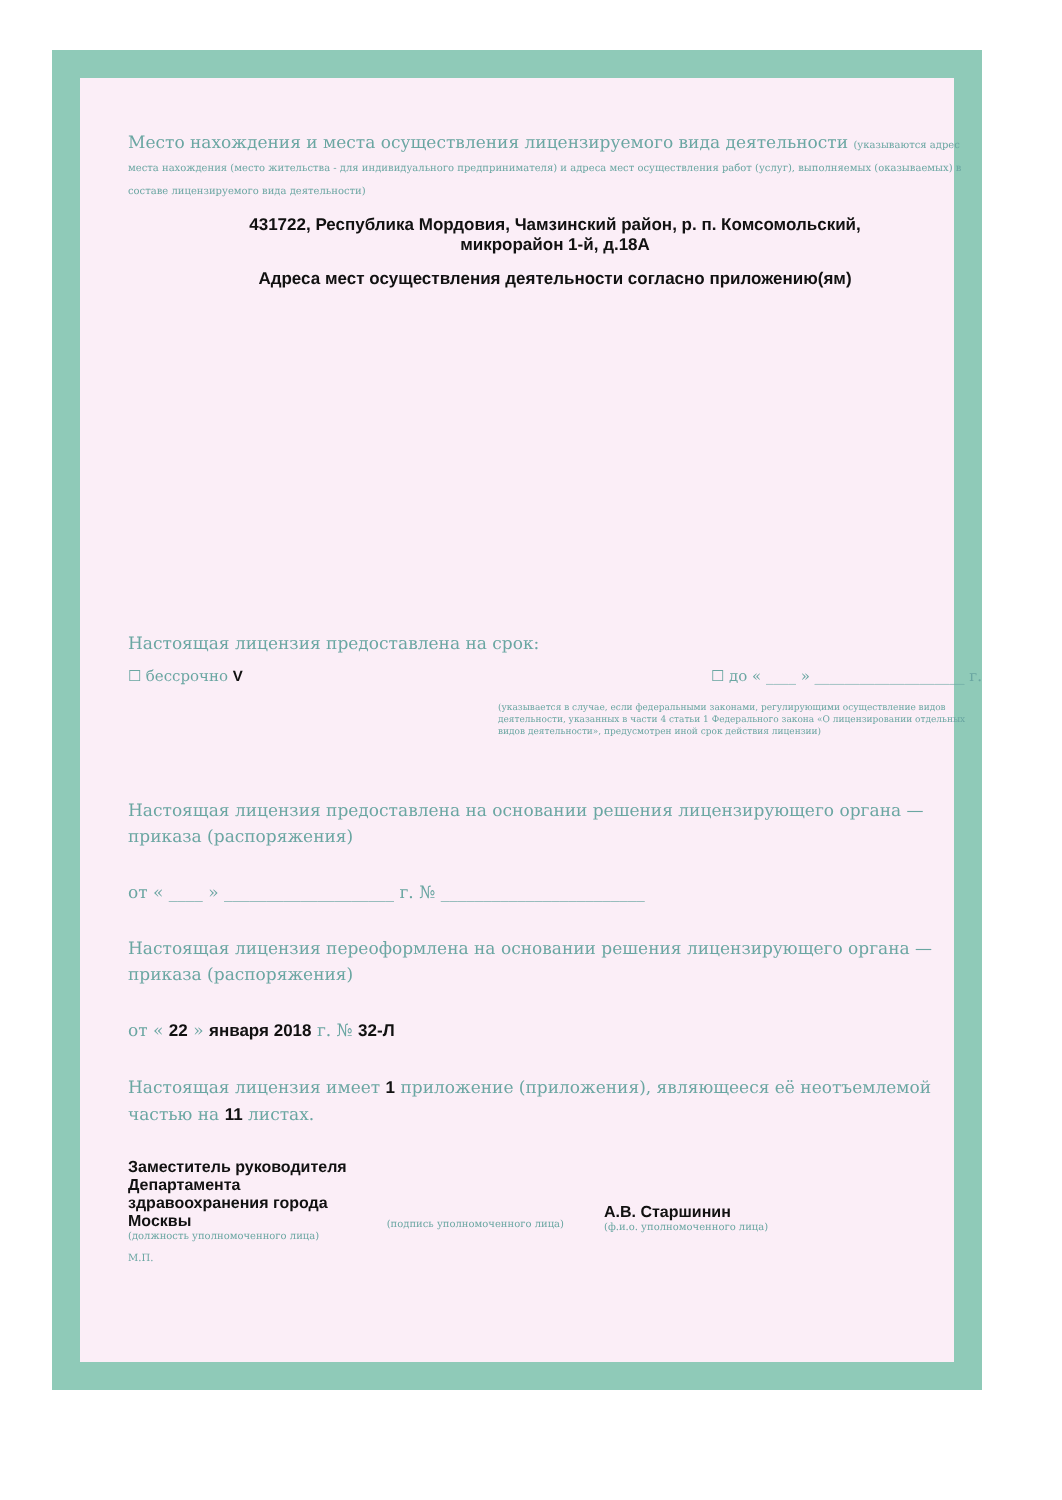Место нахождения и места осуществления лицензируемого вида деятельности (указываются адрес места нахождения (место жительства - для индивидуального предпринимателя) и адреса мест осуществления работ (услуг), выполняемых (оказываемых) в составе лицензируемого вида деятельности)
431722, Республика Мордовия, Чамзинский район, р. п. Комсомольский,
микрорайон 1-й, д.18А
Адреса мест осуществления деятельности согласно приложению(ям)
Настоящая лицензия предоставлена на срок:
☐ бессрочно V ☐ до « ____ » ____________________ г.
(указывается в случае, если федеральными законами, регулирующими осуществление видов деятельности, указанных в части 4 статьи 1 Федерального закона «О лицензировании отдельных видов деятельности», предусмотрен иной срок действия лицензии)
Настоящая лицензия предоставлена на основании решения лицензирующего органа — приказа (распоряжения)
от « ____ » ____________________ г. № ________________________
Настоящая лицензия переоформлена на основании решения лицензирующего органа — приказа (распоряжения)
от « 22 » января 2018 г. № 32-Л
Настоящая лицензия имеет 1 приложение (приложения), являющееся её неотъемлемой частью на 11 листах.
Заместитель руководителя
Департамента
здравоохранения города
Москвы
(должность уполномоченного лица)
М.П.
(подпись уполномоченного лица)
А.В. Старшинин
(ф.и.о. уполномоченного лица)